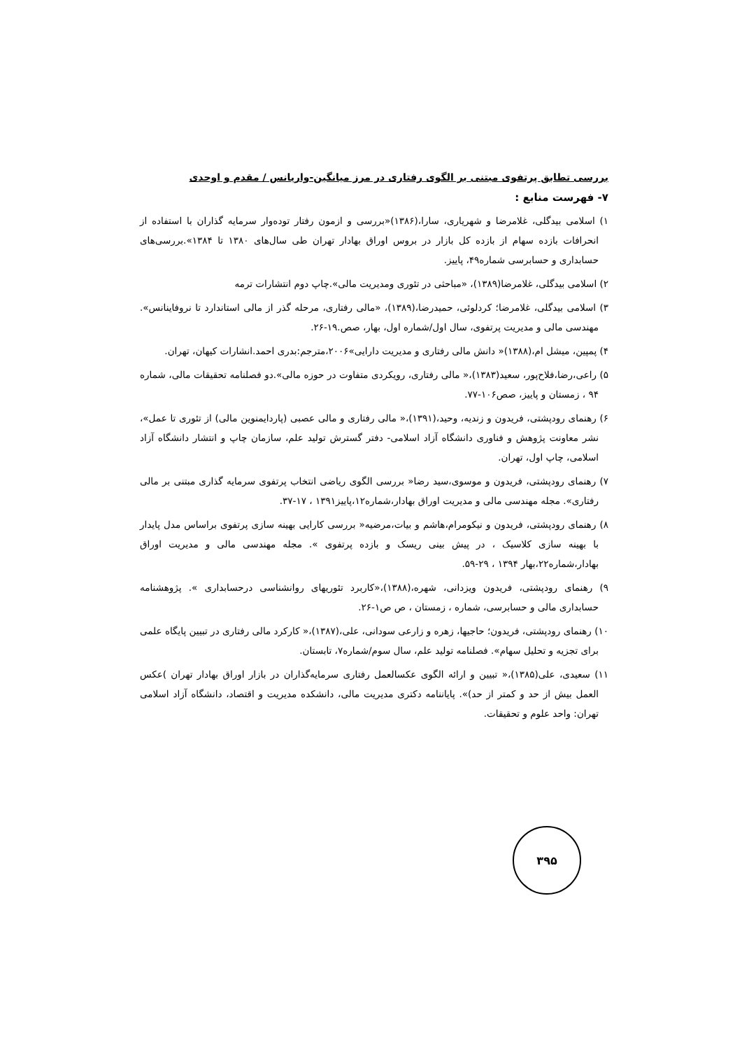بررسی تطابق پرتفوی مبتنی بر الگوی رفتاری در مرز میانگین-واریانس / مقدم و اوحدی
۷- فهرست منابع :
۱) اسلامی بیدگلی، غلامرضا و شهریاری، سارا،(۱۳۸۶)«بررسی و ازمون رفتار توده‌وار سرمایه گذاران با استفاده از انحرافات بازده سهام از بازده کل بازار در بروس اوراق بهادار تهران طی سال‌های ۱۳۸۰ تا ۱۳۸۴».بررسی‌های حسابداری و حسابرسی شماره۴۹، پاییز.
۲) اسلامی بیدگلی، غلامرضا(۱۳۸۹)، «مباحثی در تئوری ومدیریت مالی».چاپ دوم انتشارات ترمه
۳) اسلامی بیدگلی، غلامرضا؛ کردلوئی، حمیدرضا،(۱۳۸۹)، «مالی رفتاری، مرحله گذر از مالی استاندارد تا نروفاینانس». مهندسی مالی و مدیریت پرتفوی، سال اول/شماره اول، بهار، صص.۱۹-۲۶.
۴) پمپین، میشل ام،(۱۳۸۸)« دانش مالی رفتاری و مدیریت دارایی»۲۰۰۶،مترجم:بدری احمد.انشارات کیهان، تهران.
۵) راعی،رضا،فلاح‌پور، سعید(۱۳۸۳)،« مالی رفتاری، رویکردی متفاوت در حوزه مالی».دو فصلنامه تحقیقات مالی، شماره ۹۴ ، زمستان و پاییز، صص۱۰۶-۷۷.
۶) رهنمای رودپشتی، فریدون و زندیه، وحید،(۱۳۹۱)،« مالی رفتاری و مالی عصبی (پاردایمنوین مالی) از تئوری تا عمل»، نشر معاونت پژوهش و فناوری دانشگاه آزاد اسلامی- دفتر گسترش تولید علم، سازمان چاپ و انتشار دانشگاه آزاد اسلامی، چاپ اول، تهران.
۷) رهنمای رودپشتی، فریدون و موسوی،سید رضا« بررسی الگوی ریاضی انتخاب پرتفوی سرمایه گذاری مبتنی بر مالی رفتاری». مجله مهندسی مالی و مدیریت اوراق بهادار،شماره۱۲،پاییز۱۳۹۱ ، ۱۷-۳۷.
۸) رهنمای رودپشتی، فریدون و نیکومرام،هاشم و بیات،مرضیه« بررسی کارایی بهینه سازی پرتفوی براساس مدل پایدار با بهینه سازی کلاسیک ، در پیش بینی ریسک و بازده پرتفوی ». مجله مهندسی مالی و مدیریت اوراق بهادار،شماره۲۲،بهار ۱۳۹۴ ، ۲۹-۵۹.
۹) رهنمای رودپشتی، فریدون ویزدانی، شهره،(۱۳۸۸)،«کاربرد تئوریهای روانشناسی درحسابداری ». پژوهشنامه حسابداری مالی و حسابرسی، شماره ، زمستان ، ص ص۱-۲۶.
۱۰) رهنمای رودپشتی، فریدون؛ حاجیها، زهره و زارعی سودانی، علی،(۱۳۸۷)،« کارکرد مالی رفتاری در تبیین پایگاه علمی برای تجزیه و تحلیل سهام». فصلنامه تولید علم، سال سوم/شماره۷، تابستان.
۱۱) سعیدی، علی(۱۳۸۵)،« تبیین و ارائه الگوی عکسالعمل رفتاری سرمایه‌گذاران در بازار اوراق بهادار تهران )عکس العمل بیش از حد و کمتر از حد)». پایاننامه دکتری مدیریت مالی، دانشکده مدیریت و اقتصاد، دانشگاه آزاد اسلامی تهران: واحد علوم و تحقیقات.
۳۹۵